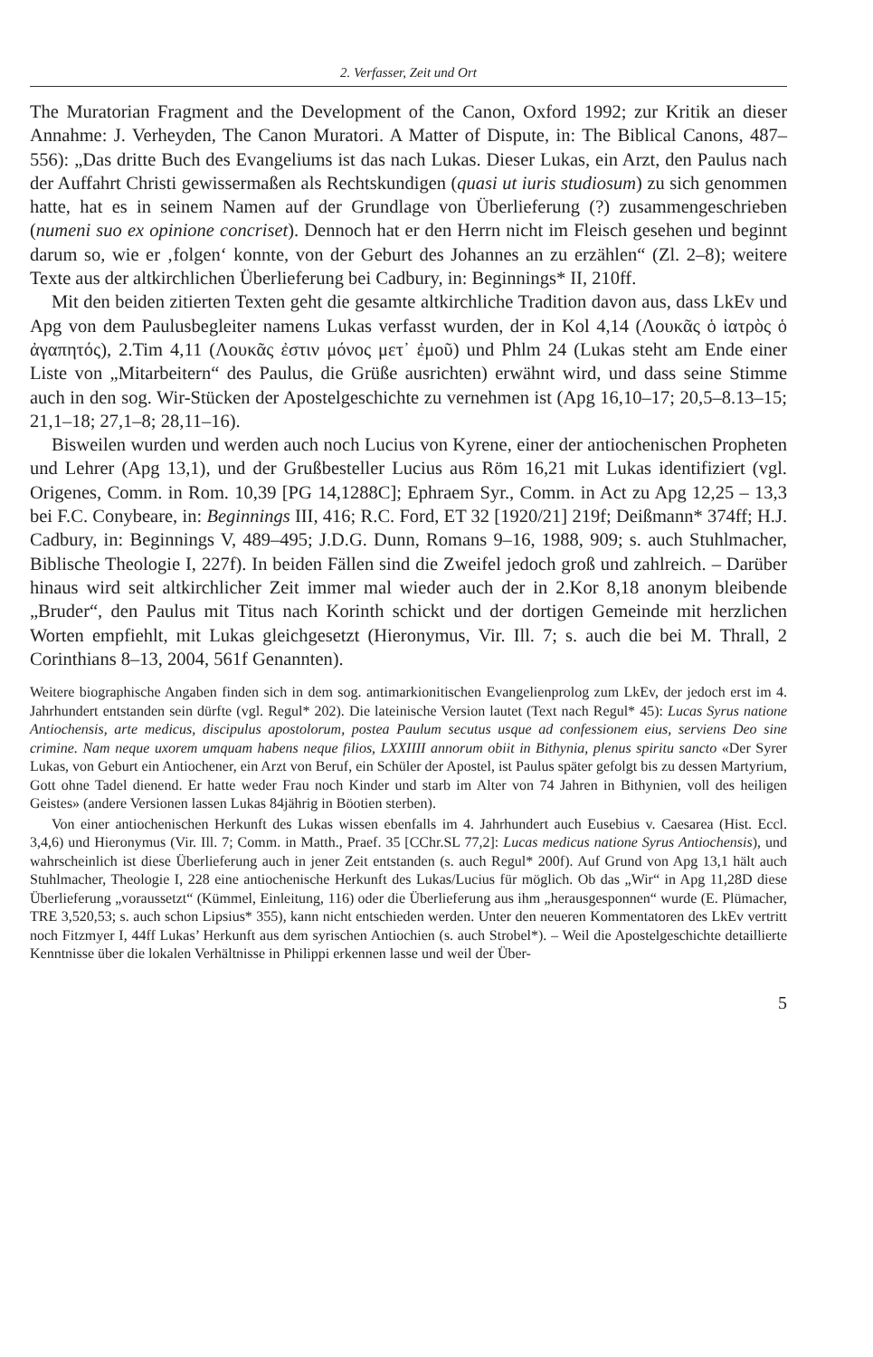2. Verfasser, Zeit und Ort
The Muratorian Fragment and the Development of the Canon, Oxford 1992; zur Kritik an dieser Annahme: J. Verheyden, The Canon Muratori. A Matter of Dispute, in: The Biblical Canons, 487–556): „Das dritte Buch des Evangeliums ist das nach Lukas. Dieser Lukas, ein Arzt, den Paulus nach der Auffahrt Christi gewissermaßen als Rechtskundigen (quasi ut iuris studiosum) zu sich genommen hatte, hat es in seinem Namen auf der Grundlage von Überlieferung (?) zusammengeschrieben (numeni suo ex opinione concriset). Dennoch hat er den Herrn nicht im Fleisch gesehen und beginnt darum so, wie er ‚folgen‘ konnte, von der Geburt des Johannes an zu erzählen“ (Zl. 2–8); weitere Texte aus der altkirchlichen Überlieferung bei Cadbury, in: Beginnings* II, 210ff.
Mit den beiden zitierten Texten geht die gesamte altkirchliche Tradition davon aus, dass LkEv und Apg von dem Paulusbegleiter namens Lukas verfasst wurden, der in Kol 4,14 (Λουκᾶς ὁ ἰατρὸς ὁ ἀγαπητός), 2.Tim 4,11 (Λουκᾶς ἐστιν μόνος μετ᾽ ἐμοῦ) und Phlm 24 (Lukas steht am Ende einer Liste von „Mitarbeitern“ des Paulus, die Grüße ausrichten) erwähnt wird, und dass seine Stimme auch in den sog. Wir-Stücken der Apostelgeschichte zu vernehmen ist (Apg 16,10–17; 20,5–8.13–15; 21,1–18; 27,1–8; 28,11–16).
Bisweilen wurden und werden auch noch Lucius von Kyrene, einer der antiochenischen Propheten und Lehrer (Apg 13,1), und der Grußbesteller Lucius aus Röm 16,21 mit Lukas identifiziert (vgl. Origenes, Comm. in Rom. 10,39 [PG 14,1288C]; Ephraem Syr., Comm. in Act zu Apg 12,25 – 13,3 bei F.C. Conybeare, in: Beginnings III, 416; R.C. Ford, ET 32 [1920/21] 219f; Deißmann* 374ff; H.J. Cadbury, in: Beginnings V, 489–495; J.D.G. Dunn, Romans 9–16, 1988, 909; s. auch Stuhlmacher, Biblische Theologie I, 227f). In beiden Fällen sind die Zweifel jedoch groß und zahlreich. – Darüber hinaus wird seit altkirchlicher Zeit immer mal wieder auch der in 2.Kor 8,18 anonym bleibende „Bruder“, den Paulus mit Titus nach Korinth schickt und der dortigen Gemeinde mit herzlichen Worten empfiehlt, mit Lukas gleichgesetzt (Hieronymus, Vir. Ill. 7; s. auch die bei M. Thrall, 2 Corinthians 8–13, 2004, 561f Genannten).
Weitere biographische Angaben finden sich in dem sog. antimarkionitischen Evangelienprolog zum LkEv, der jedoch erst im 4. Jahrhundert entstanden sein dürfte (vgl. Regul* 202). Die lateinische Version lautet (Text nach Regul* 45): Lucas Syrus natione Antiochensis, arte medicus, discipulus apostolorum, postea Paulum secutus usque ad confessionem eius, serviens Deo sine crimine. Nam neque uxorem umquam habens neque filios, LXXIIII annorum obiit in Bithynia, plenus spiritu sancto «Der Syrer Lukas, von Geburt ein Antiochener, ein Arzt von Beruf, ein Schüler der Apostel, ist Paulus später gefolgt bis zu dessen Martyrium, Gott ohne Tadel dienend. Er hatte weder Frau noch Kinder und starb im Alter von 74 Jahren in Bithynien, voll des heiligen Geistes» (andere Versionen lassen Lukas 84jährig in Böotien sterben).
Von einer antiochenischen Herkunft des Lukas wissen ebenfalls im 4. Jahrhundert auch Eusebius v. Caesarea (Hist. Eccl. 3,4,6) und Hieronymus (Vir. Ill. 7; Comm. in Matth., Praef. 35 [CChr.SL 77,2]: Lucas medicus natione Syrus Antiochensis), und wahrscheinlich ist diese Überlieferung auch in jener Zeit entstanden (s. auch Regul* 200f). Auf Grund von Apg 13,1 hält auch Stuhlmacher, Theologie I, 228 eine antiochenische Herkunft des Lukas/Lucius für möglich. Ob das „Wir“ in Apg 11,28D diese Überlieferung „voraussetzt“ (Kümmel, Einleitung, 116) oder die Überlieferung aus ihm „herausgesponnen“ wurde (E. Plümacher, TRE 3,520,53; s. auch schon Lipsius* 355), kann nicht entschieden werden. Unter den neueren Kommentatoren des LkEv vertritt noch Fitzmyer I, 44ff Lukas’ Herkunft aus dem syrischen Antiochien (s. auch Strobel*). – Weil die Apostelgeschichte detaillierte Kenntnisse über die lokalen Verhältnisse in Philippi erkennen lasse und weil der Über-
5